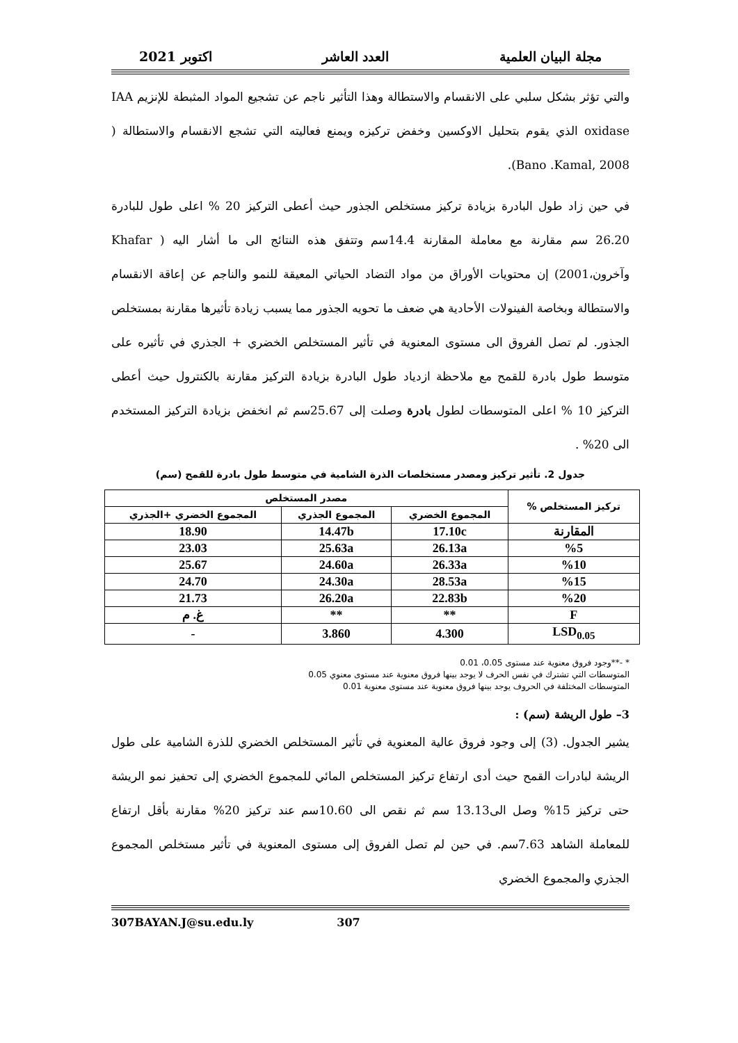مجلة البيان العلمية العدد العاشر اكتوبر 2021
والتي تؤثر بشكل سلبي على الانقسام والاستطالة وهذا التأثير ناجم عن تشجيع المواد المثبطة للإنزيم IAA oxidase الذي يقوم بتحليل الاوكسين وخفض تركيزه ويمنع فعاليته التي تشجع الانقسام والاستطالة ( Bano .Kamal, 2008).
في حين زاد طول البادرة بزيادة تركيز مستخلص الجذور حيث أعطى التركيز 20 % اعلى طول للبادرة 26.20 سم مقارنة مع معاملة المقارنة 14.4سم وتتفق هذه النتائج الى ما أشار اليه ( Khafar وآخرون،2001) إن محتويات الأوراق من مواد التضاد الحياتي المعيقة للنمو والناجم عن إعاقة الانقسام والاستطالة وبخاصة الفينولات الأحادية هي ضعف ما تحويه الجذور مما يسبب زيادة تأثيرها مقارنة بمستخلص الجذور. لم تصل الفروق الى مستوى المعنوية في تأثير المستخلص الخضري + الجذري في تأثيره على متوسط طول بادرة للقمح مع ملاحظة ازدياد طول البادرة بزيادة التركيز مقارنة بالكنترول حيث أعطى التركيز 10 % اعلى المتوسطات لطول بادرة وصلت إلى 25.67سم ثم انخفض بزيادة التركيز المستخدم الى 20% .
جدول 2. تأثير تركيز ومصدر مستخلصات الذرة الشامية في متوسط طول بادرة للقمح (سم)
| تركيز المستخلص % | مصدر المستخلص | | |
| --- | --- | --- | --- |
| | المجموع الخضري | المجموع الجذري | المجموع الخضري +الجذري |
| المقارنة | 17.10c | 14.47b | 18.90 |
| %5 | 26.13a | 25.63a | 23.03 |
| %10 | 26.33a | 24.60a | 25.67 |
| %15 | 28.53a | 24.30a | 24.70 |
| %20 | 22.83b | 26.20a | 21.73 |
| F | ** | ** | غ. م |
| LSD<sub>0.05</sub> | 4.300 | 3.860 | - |
* -**وجود فروق معنوية عند مستوى 0.05، 0.01
المتوسطات التي تشترك في نفس الحرف لا يوجد بينها فروق معنوية عند مستوى معنوي 0.05
المتوسطات المختلفة في الحروف يوجد بينها فروق معنوية عند مستوى معنوية 0.01
3– طول الريشة (سم) :
يشير الجدول. (3) إلى وجود فروق عالية المعنوية في تأثير المستخلص الخضري للذرة الشامية على طول الريشة لبادرات القمح حيث أدى ارتفاع تركيز المستخلص المائي للمجموع الخضري إلى تحفيز نمو الريشة حتى تركيز 15% وصل الى13.13 سم ثم نقص الى 10.60سم عند تركيز 20% مقارنة بأقل ارتفاع للمعاملة الشاهد 7.63سم. في حين لم تصل الفروق إلى مستوى المعنوية في تأثير مستخلص المجموع الجذري والمجموع الخضري
307BAYAN.J@su.edu.ly 307